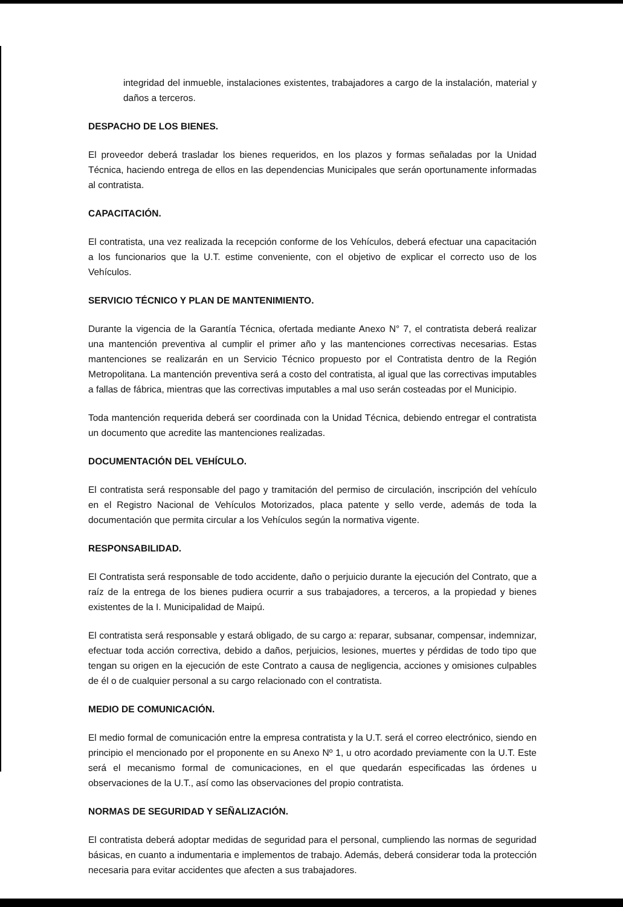integridad del inmueble, instalaciones existentes, trabajadores a cargo de la instalación, material y daños a terceros.
DESPACHO DE LOS BIENES.
El proveedor deberá trasladar los bienes requeridos, en los plazos y formas señaladas por la Unidad Técnica, haciendo entrega de ellos en las dependencias Municipales que serán oportunamente informadas al contratista.
CAPACITACIÓN.
El contratista, una vez realizada la recepción conforme de los Vehículos, deberá efectuar una capacitación a los funcionarios que la U.T. estime conveniente, con el objetivo de explicar el correcto uso de los Vehículos.
SERVICIO TÉCNICO Y PLAN DE MANTENIMIENTO.
Durante la vigencia de la Garantía Técnica, ofertada mediante Anexo N° 7, el contratista deberá realizar una mantención preventiva al cumplir el primer año y las mantenciones correctivas necesarias. Estas mantenciones se realizarán en un Servicio Técnico propuesto por el Contratista dentro de la Región Metropolitana. La mantención preventiva será a costo del contratista, al igual que las correctivas imputables a fallas de fábrica, mientras que las correctivas imputables a mal uso serán costeadas por el Municipio.
Toda mantención requerida deberá ser coordinada con la Unidad Técnica, debiendo entregar el contratista un documento que acredite las mantenciones realizadas.
DOCUMENTACIÓN DEL VEHÍCULO.
El contratista será responsable del pago y tramitación del permiso de circulación, inscripción del vehículo en el Registro Nacional de Vehículos Motorizados, placa patente y sello verde, además de toda la documentación que permita circular a los Vehículos según la normativa vigente.
RESPONSABILIDAD.
El Contratista será responsable de todo accidente, daño o perjuicio durante la ejecución del Contrato, que a raíz de la entrega de los bienes pudiera ocurrir a sus trabajadores, a terceros, a la propiedad y bienes existentes de la I. Municipalidad de Maipú.
El contratista será responsable y estará obligado, de su cargo a: reparar, subsanar, compensar, indemnizar, efectuar toda acción correctiva, debido a daños, perjuicios, lesiones, muertes y pérdidas de todo tipo que tengan su origen en la ejecución de este Contrato a causa de negligencia, acciones y omisiones culpables de él o de cualquier personal a su cargo relacionado con el contratista.
MEDIO DE COMUNICACIÓN.
El medio formal de comunicación entre la empresa contratista y la U.T. será el correo electrónico, siendo en principio el mencionado por el proponente en su Anexo Nº 1, u otro acordado previamente con la U.T. Este será el mecanismo formal de comunicaciones, en el que quedarán especificadas las órdenes u observaciones de la U.T., así como las observaciones del propio contratista.
NORMAS DE SEGURIDAD Y SEÑALIZACIÓN.
El contratista deberá adoptar medidas de seguridad para el personal, cumpliendo las normas de seguridad básicas, en cuanto a indumentaria e implementos de trabajo. Además, deberá considerar toda la protección necesaria para evitar accidentes que afecten a sus trabajadores.